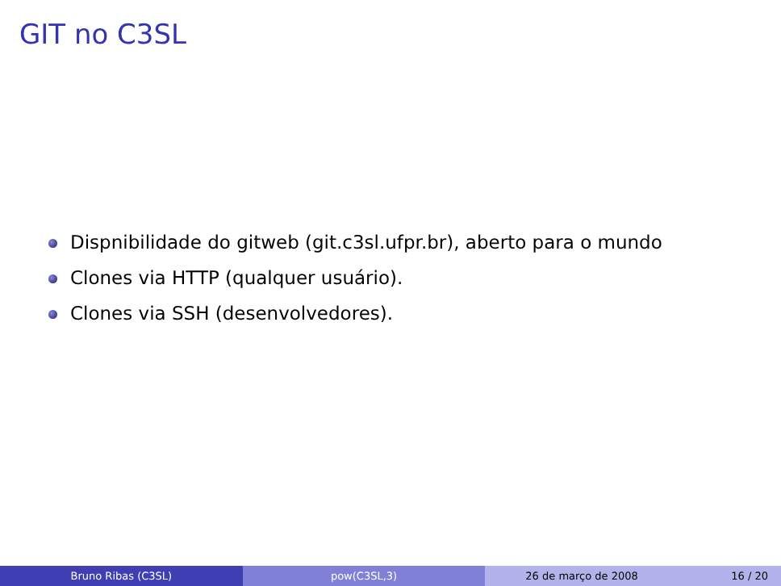GIT no C3SL
Dispnibilidade do gitweb (git.c3sl.ufpr.br), aberto para o mundo
Clones via HTTP (qualquer usuário).
Clones via SSH (desenvolvedores).
Bruno Ribas (C3SL) pow(C3SL,3) 26 de março de 2008 16 / 20